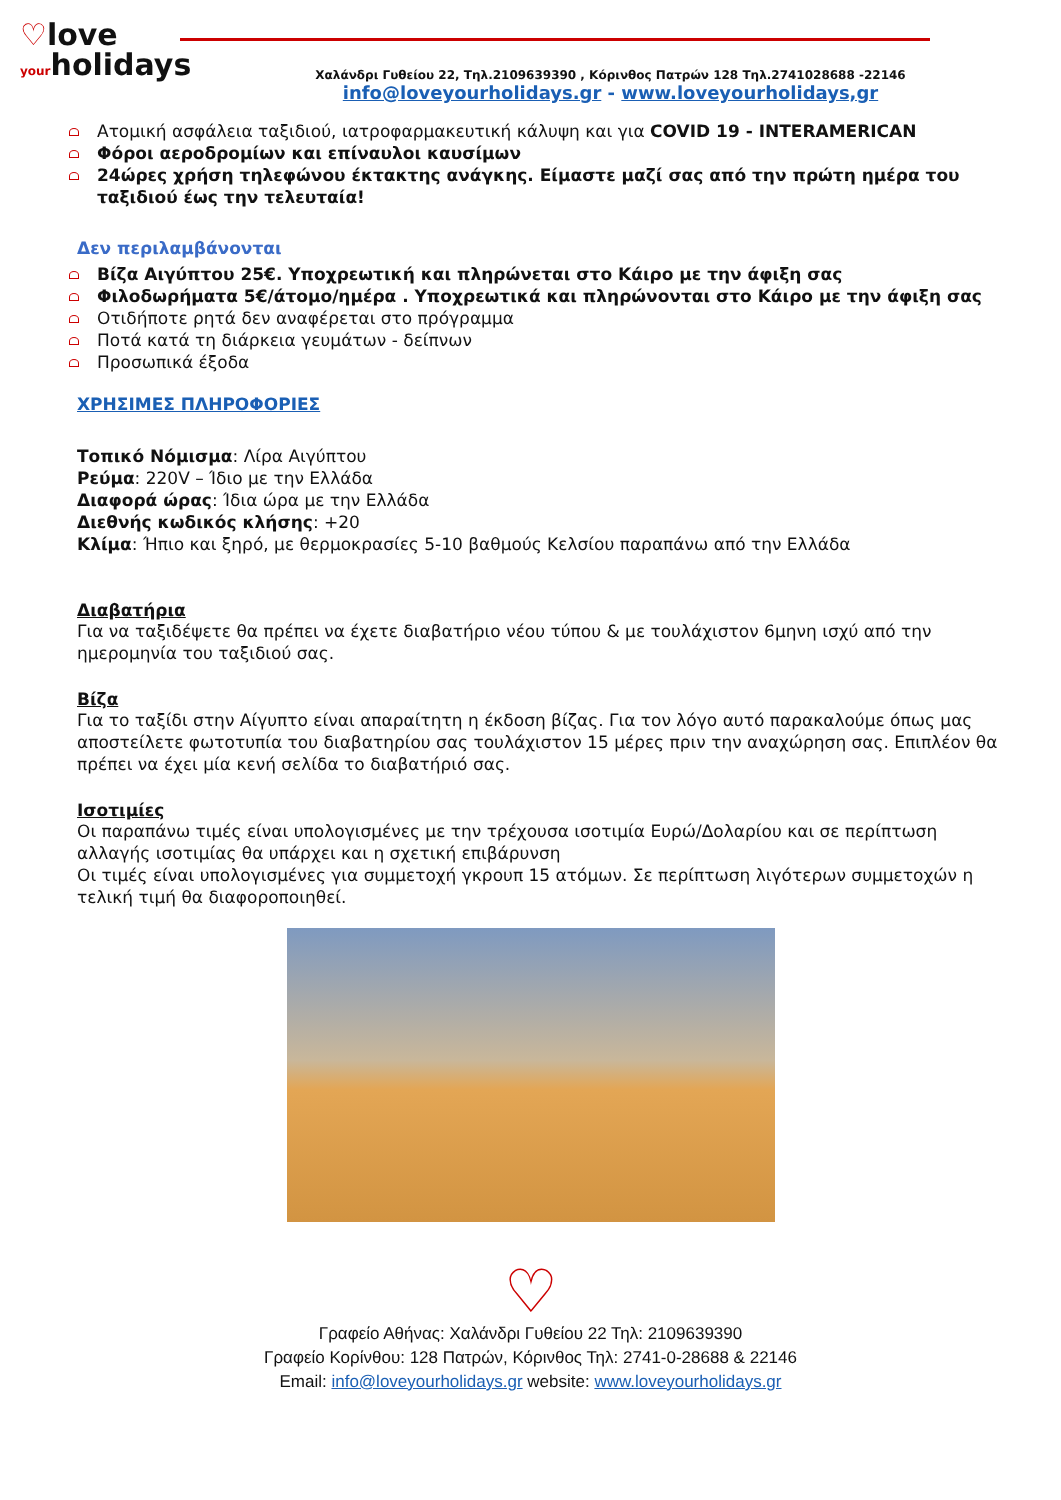♡love
your holidays
Χαλάνδρι Γυθείου 22, Τηλ.2109639390 , Κόρινθος Πατρών 128 Τηλ.2741028688 -22146
info@loveyourholidays.gr - www.loveyourholidays,gr
Ατομική ασφάλεια ταξιδιού, ιατροφαρμακευτική κάλυψη και για COVID 19 - INTERAMERICAN
Φόροι αεροδρομίων και επίναυλοι καυσίμων
24ώρες χρήση τηλεφώνου έκτακτης ανάγκης. Είμαστε μαζί σας από την πρώτη ημέρα του ταξιδιού έως την τελευταία!
Δεν περιλαμβάνονται
Βίζα Αιγύπτου 25€. Υποχρεωτική και πληρώνεται στο Κάιρο με την άφιξη σας
Φιλοδωρήματα 5€/άτομο/ημέρα . Υποχρεωτικά και πληρώνονται στο Κάιρο με την άφιξη σας
Οτιδήποτε ρητά δεν αναφέρεται στο πρόγραμμα
Ποτά κατά τη διάρκεια γευμάτων - δείπνων
Προσωπικά έξοδα
ΧΡΗΣΙΜΕΣ ΠΛΗΡΟΦΟΡΙΕΣ
Τοπικό Νόμισμα: Λίρα Αιγύπτου
Ρεύμα: 220V – Ίδιο με την Ελλάδα
Διαφορά ώρας: Ίδια ώρα με την Ελλάδα
Διεθνής κωδικός κλήσης: +20
Κλίμα: Ήπιο και ξηρό, με θερμοκρασίες 5-10 βαθμούς Κελσίου παραπάνω από την Ελλάδα
Διαβατήρια
Για να ταξιδέψετε θα πρέπει να έχετε διαβατήριο νέου τύπου & με τουλάχιστον 6μηνη ισχύ από την ημερομηνία του ταξιδιού σας.
Βίζα
Για το ταξίδι στην Αίγυπτο είναι απαραίτητη η έκδοση βίζας. Για τον λόγο αυτό παρακαλούμε όπως μας αποστείλετε φωτοτυπία του διαβατηρίου σας τουλάχιστον 15 μέρες πριν την αναχώρηση σας. Επιπλέον θα πρέπει να έχει μία κενή σελίδα το διαβατήριό σας.
Ισοτιμίες
Οι παραπάνω τιμές είναι υπολογισμένες με την τρέχουσα ισοτιμία Ευρώ/Δολαρίου και σε περίπτωση αλλαγής ισοτιμίας θα υπάρχει και η σχετική επιβάρυνση
Οι τιμές είναι υπολογισμένες για συμμετοχή γκρουπ 15 ατόμων. Σε περίπτωση λιγότερων συμμετοχών η τελική τιμή θα διαφοροποιηθεί.
♡
Γραφείο Αθήνας: Χαλάνδρι Γυθείου 22 Τηλ: 2109639390
Γραφείο Κορίνθου: 128 Πατρών, Κόρινθος Τηλ: 2741-0-28688 & 22146
Email: info@loveyourholidays.gr website: www.loveyourholidays.gr